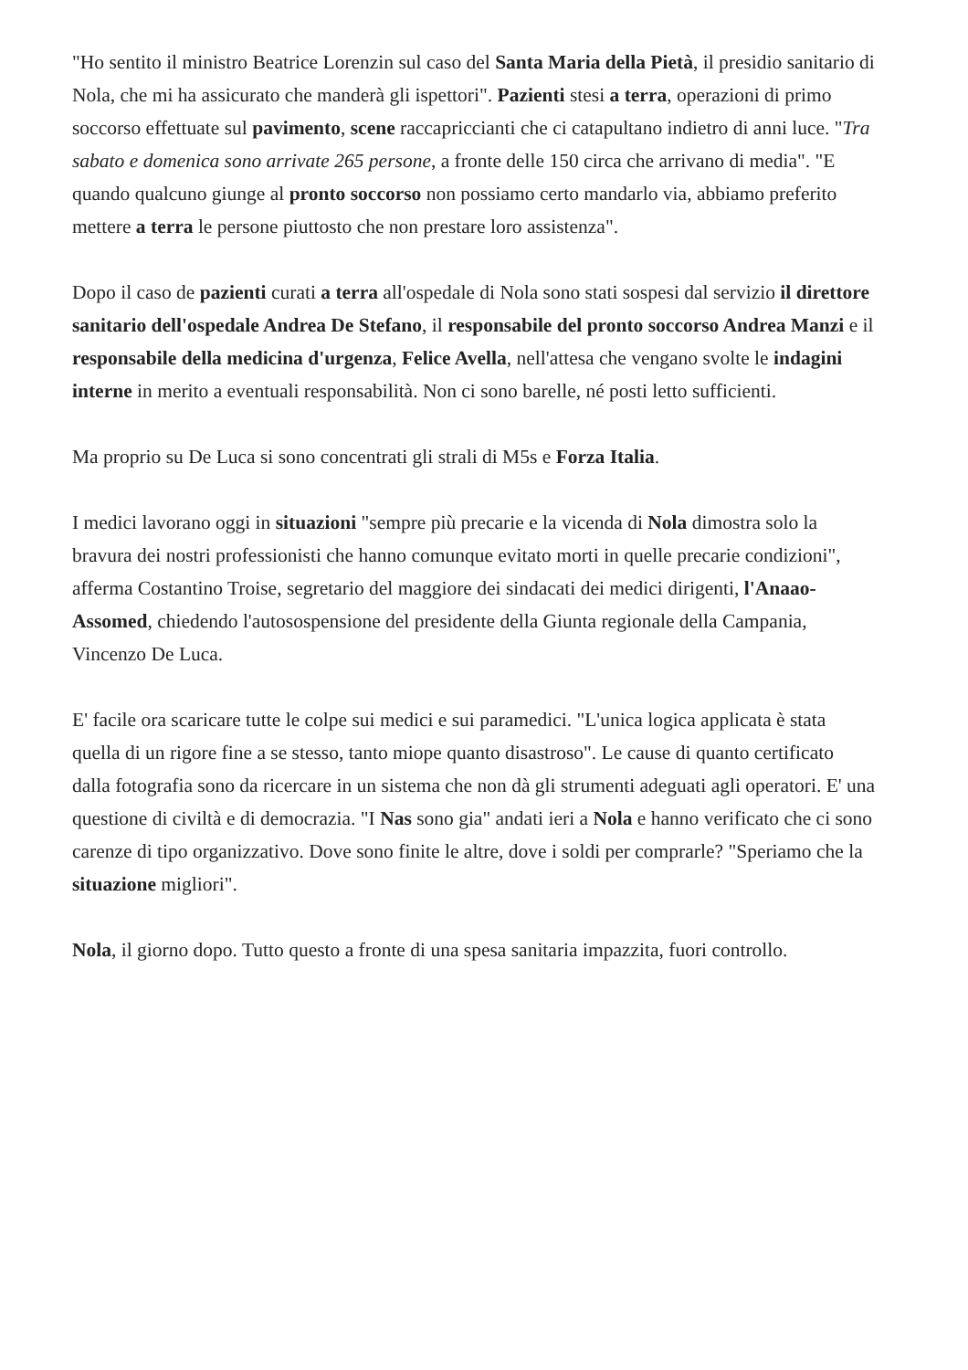"Ho sentito il ministro Beatrice Lorenzin sul caso del Santa Maria della Pietà, il presidio sanitario di Nola, che mi ha assicurato che manderà gli ispettori". Pazienti stesi a terra, operazioni di primo soccorso effettuate sul pavimento, scene raccapriccianti che ci catapultano indietro di anni luce. "Tra sabato e domenica sono arrivate 265 persone, a fronte delle 150 circa che arrivano di media". "E quando qualcuno giunge al pronto soccorso non possiamo certo mandarlo via, abbiamo preferito mettere a terra le persone piuttosto che non prestare loro assistenza".
Dopo il caso de pazienti curati a terra all'ospedale di Nola sono stati sospesi dal servizio il direttore sanitario dell'ospedale Andrea De Stefano, il responsabile del pronto soccorso Andrea Manzi e il responsabile della medicina d'urgenza, Felice Avella, nell'attesa che vengano svolte le indagini interne in merito a eventuali responsabilità. Non ci sono barelle, né posti letto sufficienti.
Ma proprio su De Luca si sono concentrati gli strali di M5s e Forza Italia.
I medici lavorano oggi in situazioni "sempre più precarie e la vicenda di Nola dimostra solo la bravura dei nostri professionisti che hanno comunque evitato morti in quelle precarie condizioni", afferma Costantino Troise, segretario del maggiore dei sindacati dei medici dirigenti, l'Anaao-Assomed, chiedendo l'autosospensione del presidente della Giunta regionale della Campania, Vincenzo De Luca.
E' facile ora scaricare tutte le colpe sui medici e sui paramedici. "L'unica logica applicata è stata quella di un rigore fine a se stesso, tanto miope quanto disastroso". Le cause di quanto certificato dalla fotografia sono da ricercare in un sistema che non dà gli strumenti adeguati agli operatori. E' una questione di civiltà e di democrazia. "I Nas sono gia" andati ieri a Nola e hanno verificato che ci sono carenze di tipo organizzativo. Dove sono finite le altre, dove i soldi per comprarle? "Speriamo che la situazione migliori".
Nola, il giorno dopo. Tutto questo a fronte di una spesa sanitaria impazzita, fuori controllo.